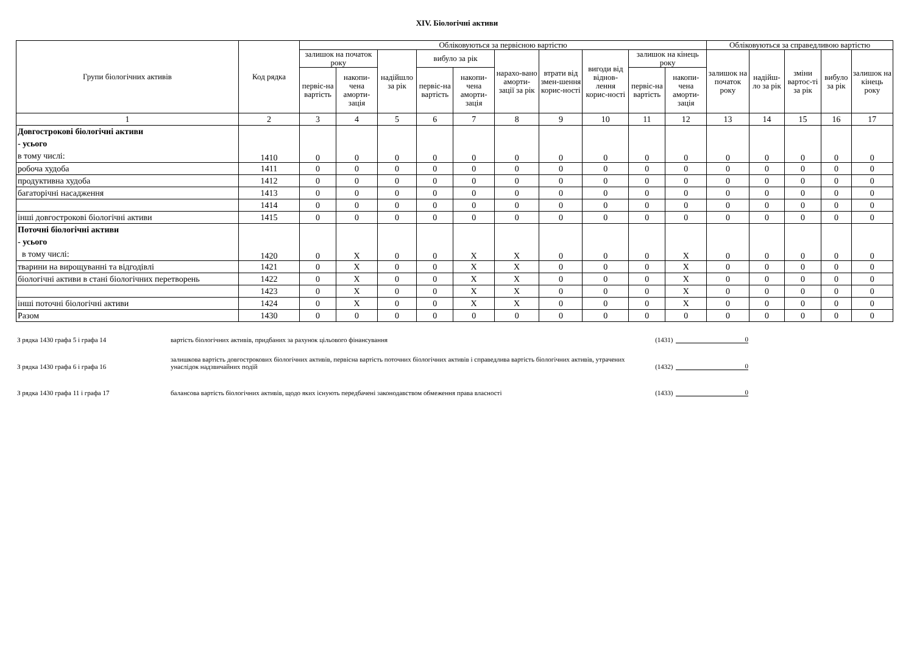XIV. Біологічні активи
| Групи біологічних активів | Код рядка | Обліковуються за первісною вартістю | | | | | | | | | | Обліковуються за справедливою вартістю | | | | |
| --- | --- | --- | --- | --- | --- | --- | --- | --- | --- | --- | --- | --- | --- | --- | --- | --- |
| | | залишок на початок року | | надійшло за рік | вибуло за рік | | нарахо-вано аморти-зації за рік | втрати від змен-шення корис-ності | вигоди від віднов-лення корис-ності | залишок на кінець року | | залишок на початок року | надійш-ло за рік | зміни вартос-ті за рік | вибуло за рік | залишок на кінець року |
| | | первіс-на вартість | накопи-чена аморти-зація | | первіс-на вартість | накопи-чена аморти-зація | | | | первіс-на вартість | накопи-чена аморти-зація | | | | | |
| 1 | 2 | 3 | 4 | 5 | 6 | 7 | 8 | 9 | 10 | 11 | 12 | 13 | 14 | 15 | 16 | 17 |
| Довгострокові біологічні активи - усього в тому числі: | 1410 | 0 | 0 | 0 | 0 | 0 | 0 | 0 | 0 | 0 | 0 | 0 | 0 | 0 | 0 | 0 |
| робоча худоба | 1411 | 0 | 0 | 0 | 0 | 0 | 0 | 0 | 0 | 0 | 0 | 0 | 0 | 0 | 0 | 0 |
| продуктивна худоба | 1412 | 0 | 0 | 0 | 0 | 0 | 0 | 0 | 0 | 0 | 0 | 0 | 0 | 0 | 0 | 0 |
| багаторічні насадження | 1413 | 0 | 0 | 0 | 0 | 0 | 0 | 0 | 0 | 0 | 0 | 0 | 0 | 0 | 0 | 0 |
| | 1414 | 0 | 0 | 0 | 0 | 0 | 0 | 0 | 0 | 0 | 0 | 0 | 0 | 0 | 0 | 0 |
| інші довгострокові біологічні активи | 1415 | 0 | 0 | 0 | 0 | 0 | 0 | 0 | 0 | 0 | 0 | 0 | 0 | 0 | 0 | 0 |
| Поточні біологічні активи - усього в тому числі: | 1420 | 0 | X | 0 | 0 | X | X | 0 | 0 | 0 | X | 0 | 0 | 0 | 0 | 0 |
| тварини на вирощуванні та відгодівлі | 1421 | 0 | X | 0 | 0 | X | X | 0 | 0 | 0 | X | 0 | 0 | 0 | 0 | 0 |
| біологічні активи в стані біологічних перетворень | 1422 | 0 | X | 0 | 0 | X | X | 0 | 0 | 0 | X | 0 | 0 | 0 | 0 | 0 |
| | 1423 | 0 | X | 0 | 0 | X | X | 0 | 0 | 0 | X | 0 | 0 | 0 | 0 | 0 |
| інші поточні біологічні активи | 1424 | 0 | X | 0 | 0 | X | X | 0 | 0 | 0 | X | 0 | 0 | 0 | 0 | 0 |
| Разом | 1430 | 0 | 0 | 0 | 0 | 0 | 0 | 0 | 0 | 0 | 0 | 0 | 0 | 0 | 0 | 0 |
З рядка 1430 графа 5 і графа 14
вартість біологічних активів, придбаних за рахунок цільового фінансування
(1431)
0
З рядка 1430 графа 6 і графа 16
залишкова вартість довгострокових біологічних активів, первісна вартість поточних біологічних активів і справедлива вартість біологічних активів, утрачених унаслідок надзвичайних подій
(1432)
0
З рядка 1430 графа 11 і графа 17
балансова вартість біологічних активів, щодо яких існують передбачені законодавством обмеження права власності
(1433)
0